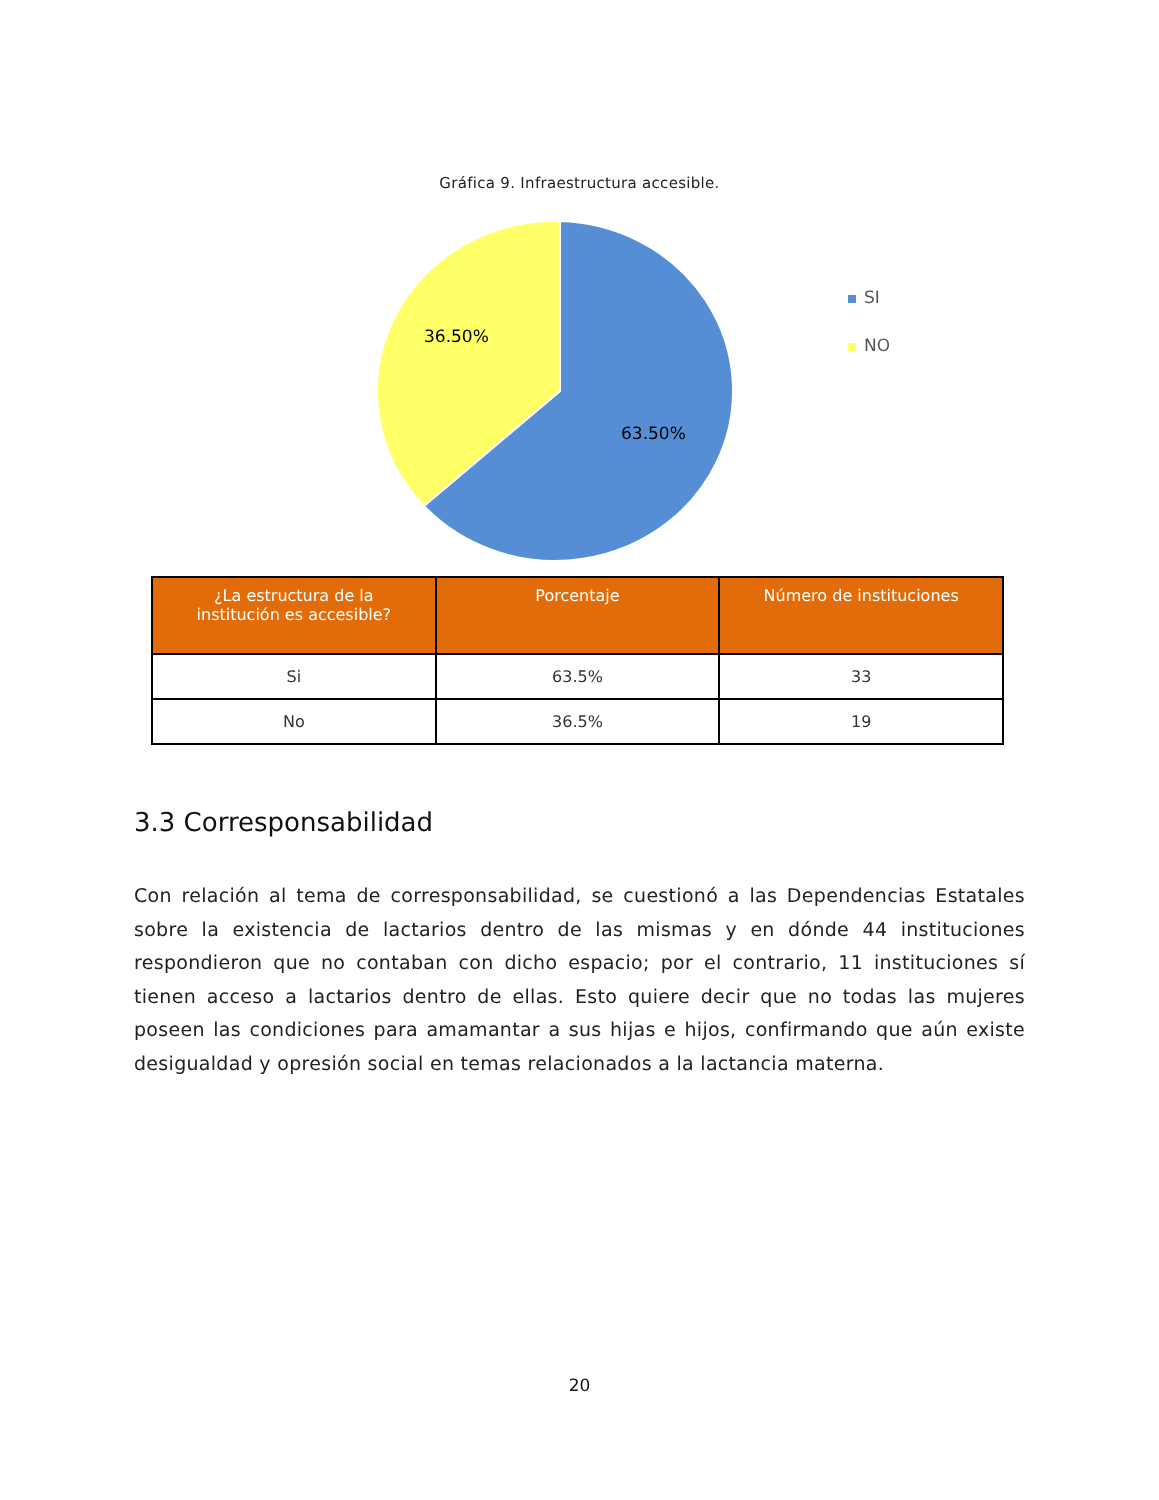Gráfica 9. Infraestructura accesible.
36.50%
63.50%
SI
NO
| ¿La estructura de la institución es accesible? | Porcentaje | Número de instituciones |
| --- | --- | --- |
| Si | 63.5% | 33 |
| No | 36.5% | 19 |
3.3 Corresponsabilidad
Con relación al tema de corresponsabilidad, se cuestionó a las Dependencias Estatales sobre la existencia de lactarios dentro de las mismas y en dónde 44 instituciones respondieron que no contaban con dicho espacio; por el contrario, 11 instituciones sí tienen acceso a lactarios dentro de ellas. Esto quiere decir que no todas las mujeres poseen las condiciones para amamantar a sus hijas e hijos, confirmando que aún existe desigualdad y opresión social en temas relacionados a la lactancia materna.
20